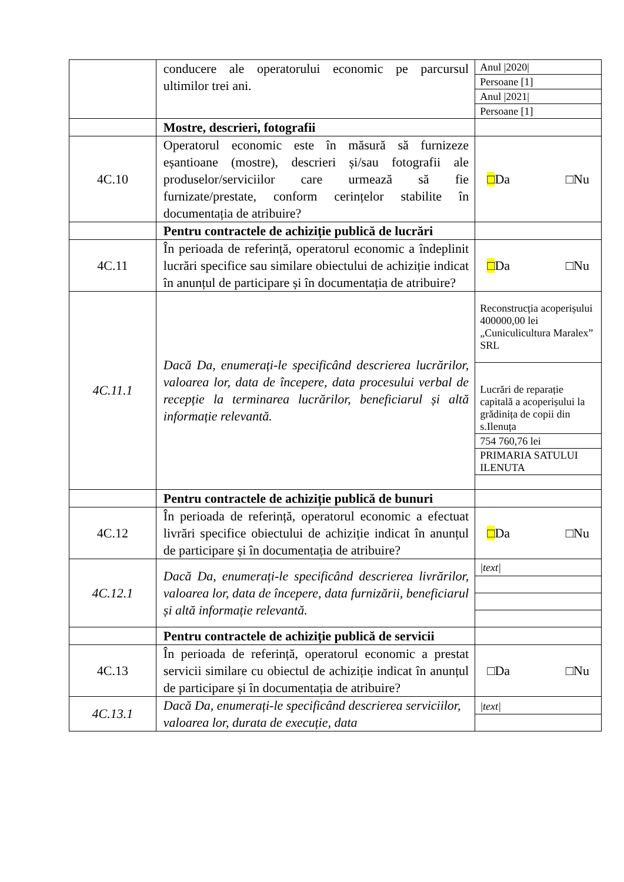| | conducere ale operatorului economic pe parcursul ultimilor trei ani. | / Anul /2020/ / / Persoane [1] / / Anul /2021/ / / Persoane [1] / |
| | Mostre, descrieri, fotografii | |
| 4C.10 | Operatorul economic este în măsură să furnizeze eșantioane (mostre), descrieri și/sau fotografii ale produselor/serviciilor care urmează să fie furnizate/prestate, conform cerințelor stabilite în documentația de atribuire? | □ Da □Nu |
| | Pentru contractele de achiziție publică de lucrări | |
| 4C.11 | În perioada de referință, operatorul economic a îndeplinit lucrări specifice sau similare obiectului de achiziție indicat în anunțul de participare și în documentația de atribuire? | □ Da □Nu |
| 4C.11.1 | Dacă Da, enumerați-le specificând descrierea lucrărilor, valoarea lor, data de începere, data procesului verbal de recepție la terminarea lucrărilor, beneficiarul și altă informație relevantă. | / Reconstrucția acoperișului 400000,00 lei „Cuniculicultura Maralex” SRL / / Lucrări de reparație capitală a acoperișului la grădinița de copii din s.Ilenuța / / 754 760,76 lei / / PRIMARIA SATULUI ILENUTA / |
| | Pentru contractele de achiziție publică de bunuri | |
| 4C.12 | În perioada de referință, operatorul economic a efectuat livrări specifice obiectului de achiziție indicat în anunțul de participare și în documentația de atribuire? | □ Da □Nu |
| 4C.12.1 | Dacă Da, enumerați-le specificând descrierea livrărilor, valoarea lor, data de începere, data furnizării, beneficiarul și altă informație relevantă. | / /text/ / |
| | Pentru contractele de achiziție publică de servicii | |
| 4C.13 | În perioada de referință, operatorul economic a prestat servicii similare cu obiectul de achiziție indicat în anunțul de participare și în documentația de atribuire? | □Da □Nu |
| 4C.13.1 | Dacă Da, enumerați-le specificând descrierea serviciilor, valoarea lor, durata de execuție, data | / /text/ / |